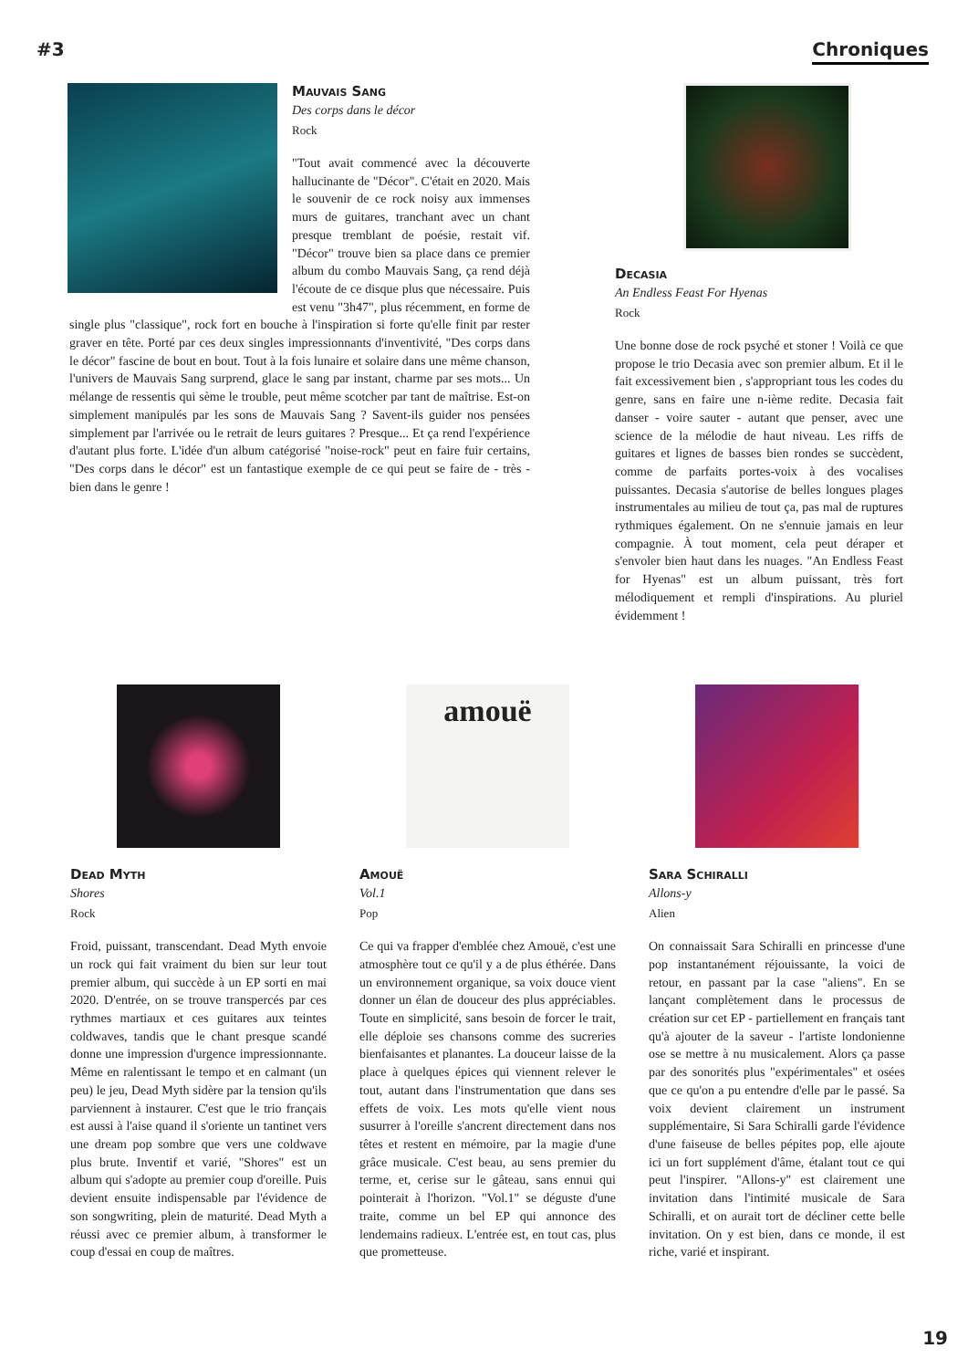#3 Chroniques
Mauvais Sang
Des corps dans le décor
Rock
"Tout avait commencé avec la découverte hallucinante de "Décor". C'était en 2020. Mais le souvenir de ce rock noisy aux immenses murs de guitares, tranchant avec un chant presque tremblant de poésie, restait vif. "Décor" trouve bien sa place dans ce premier album du combo Mauvais Sang, ça rend déjà l'écoute de ce disque plus que nécessaire. Puis est venu "3h47", plus récemment, en forme de single plus "classique", rock fort en bouche à l'inspiration si forte qu'elle finit par rester graver en tête. Porté par ces deux singles impressionnants d'inventivité, "Des corps dans le décor" fascine de bout en bout. Tout à la fois lunaire et solaire dans une même chanson, l'univers de Mauvais Sang surprend, glace le sang par instant, charme par ses mots... Un mélange de ressentis qui sème le trouble, peut même scotcher par tant de maîtrise. Est-on simplement manipulés par les sons de Mauvais Sang ? Savent-ils guider nos pensées simplement par l'arrivée ou le retrait de leurs guitares ? Presque... Et ça rend l'expérience d'autant plus forte. L'idée d'un album catégorisé "noise-rock" peut en faire fuir certains, "Des corps dans le décor" est un fantastique exemple de ce qui peut se faire de - très - bien dans le genre !
Decasia
An Endless Feast For Hyenas
Rock
Une bonne dose de rock psyché et stoner ! Voilà ce que propose le trio Decasia avec son premier album. Et il le fait excessivement bien , s'appropriant tous les codes du genre, sans en faire une n-ième redite. Decasia fait danser - voire sauter - autant que penser, avec une science de la mélodie de haut niveau. Les riffs de guitares et lignes de basses bien rondes se succèdent, comme de parfaits portes-voix à des vocalises puissantes. Decasia s'autorise de belles longues plages instrumentales au milieu de tout ça, pas mal de ruptures rythmiques également. On ne s'ennuie jamais en leur compagnie. À tout moment, cela peut déraper et s'envoler bien haut dans les nuages. "An Endless Feast for Hyenas" est un album puissant, très fort mélodiquement et rempli d'inspirations. Au pluriel évidemment !
Dead Myth
Shores
Rock
Froid, puissant, transcendant. Dead Myth envoie un rock qui fait vraiment du bien sur leur tout premier album, qui succède à un EP sorti en mai 2020. D'entrée, on se trouve transpercés par ces rythmes martiaux et ces guitares aux teintes coldwaves, tandis que le chant presque scandé donne une impression d'urgence impressionnante. Même en ralentissant le tempo et en calmant (un peu) le jeu, Dead Myth sidère par la tension qu'ils parviennent à instaurer. C'est que le trio français est aussi à l'aise quand il s'oriente un tantinet vers une dream pop sombre que vers une coldwave plus brute. Inventif et varié, "Shores" est un album qui s'adopte au premier coup d'oreille. Puis devient ensuite indispensable par l'évidence de son songwriting, plein de maturité. Dead Myth a réussi avec ce premier album, à transformer le coup d'essai en coup de maîtres.
amouë
Amouë
Vol.1
Pop
Ce qui va frapper d'emblée chez Amouë, c'est une atmosphère tout ce qu'il y a de plus éthérée. Dans un environnement organique, sa voix douce vient donner un élan de douceur des plus appréciables. Toute en simplicité, sans besoin de forcer le trait, elle déploie ses chansons comme des sucreries bienfaisantes et planantes. La douceur laisse de la place à quelques épices qui viennent relever le tout, autant dans l'instrumentation que dans ses effets de voix. Les mots qu'elle vient nous susurrer à l'oreille s'ancrent directement dans nos têtes et restent en mémoire, par la magie d'une grâce musicale. C'est beau, au sens premier du terme, et, cerise sur le gâteau, sans ennui qui pointerait à l'horizon. "Vol.1" se déguste d'une traite, comme un bel EP qui annonce des lendemains radieux. L'entrée est, en tout cas, plus que prometteuse.
Sara Schiralli
Allons-y
Alien
On connaissait Sara Schiralli en princesse d'une pop instantanément réjouissante, la voici de retour, en passant par la case "aliens". En se lançant complètement dans le processus de création sur cet EP - partiellement en français tant qu'à ajouter de la saveur - l'artiste londonienne ose se mettre à nu musicalement. Alors ça passe par des sonorités plus "expérimentales" et osées que ce qu'on a pu entendre d'elle par le passé. Sa voix devient clairement un instrument supplémentaire, Si Sara Schiralli garde l'évidence d'une faiseuse de belles pépites pop, elle ajoute ici un fort supplément d'âme, étalant tout ce qui peut l'inspirer. "Allons-y" est clairement une invitation dans l'intimité musicale de Sara Schiralli, et on aurait tort de décliner cette belle invitation. On y est bien, dans ce monde, il est riche, varié et inspirant.
19